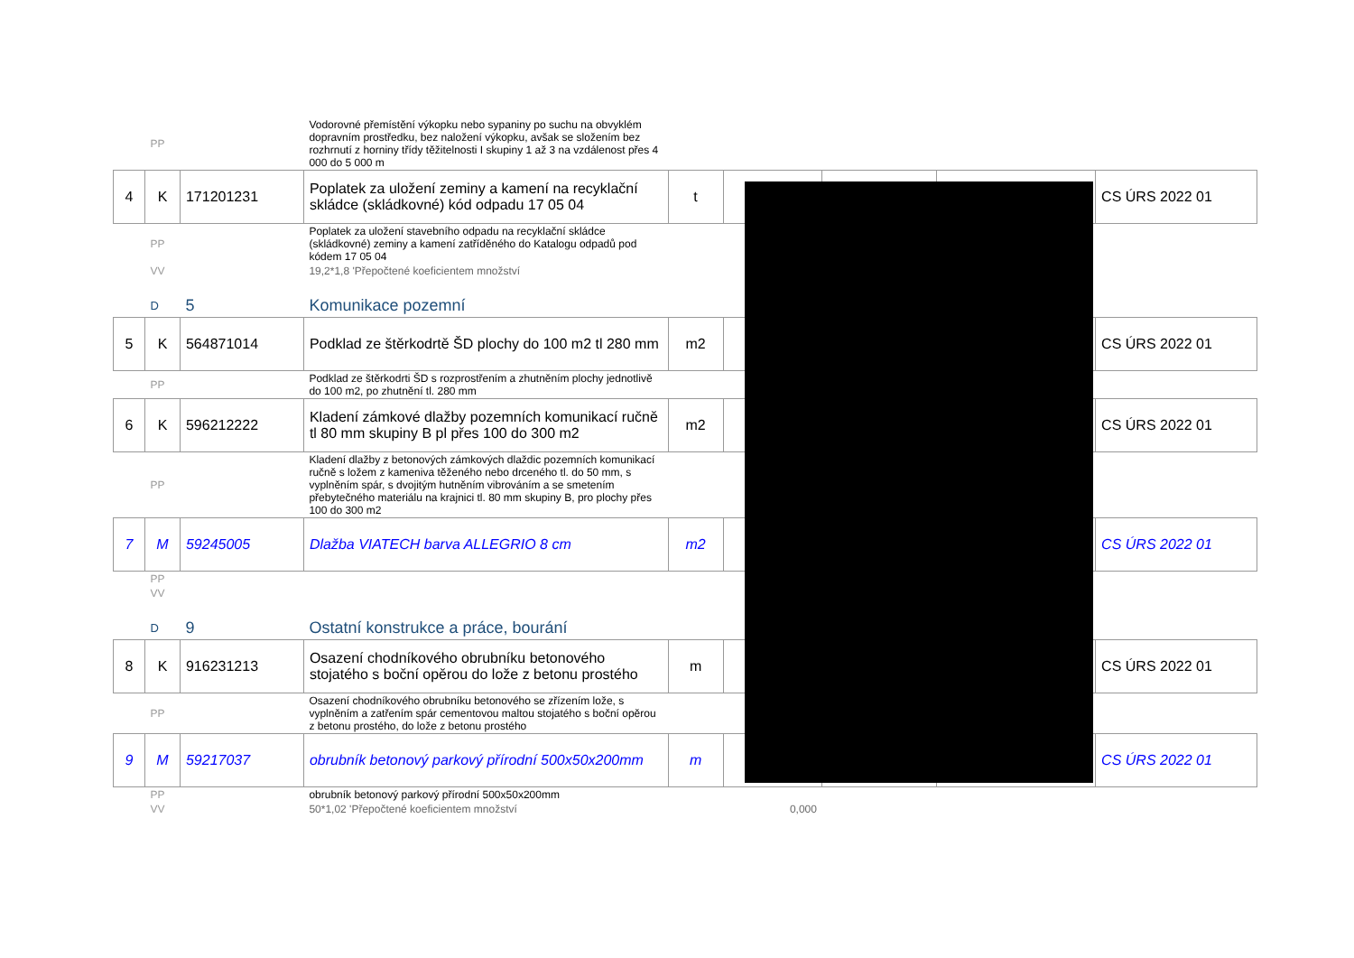| | PP | | Vodorovné přemístění výkopku nebo sypaniny po suchu na obvyklém dopravním prostředku, bez naložení výkopku, avšak se složením bez rozhrnutí z horniny třídy těžitelnosti I skupiny 1 až 3 na vzdálenost přes 4 000 do 5 000 m | | | | | |
| 4 | K | 171201231 | Poplatek za uložení zeminy a kamení na recyklační skládce (skládkovné) kód odpadu 17 05 04 | t | | | | CS ÚRS 2022 01 |
| | PP | | Poplatek za uložení stavebního odpadu na recyklační skládce (skládkovné) zeminy a kamení zatříděného do Katalogu odpadů pod kódem 17 05 04 | | | | | |
| | VV | | 19,2*1,8 'Přepočtené koeficientem množství | | | | | |
| | D | 5 | Komunikace pozemní | | | | | |
| 5 | K | 564871014 | Podklad ze štěrkodrtě ŠD plochy do 100 m2 tl 280 mm | m2 | | | | CS ÚRS 2022 01 |
| | PP | | Podklad ze štěrkodrti ŠD s rozprostřením a zhutněním plochy jednotlivě do 100 m2, po zhutnění tl. 280 mm | | | | | |
| 6 | K | 596212222 | Kladení zámkové dlažby pozemních komunikací ručně tl 80 mm skupiny B pl přes 100 do 300 m2 | m2 | | | | CS ÚRS 2022 01 |
| | PP | | Kladení dlažby z betonových zámkových dlaždic pozemních komunikací ručně s ložem z kameniva těženého nebo drceného tl. do 50 mm, s vyplněním spár, s dvojitým hutněním vibrováním a se smetením přebytečného materiálu na krajnici tl. 80 mm skupiny B, pro plochy přes 100 do 300 m2 | | | | | |
| 7 | M | 59245005 | Dlažba VIATECH barva ALLEGRIO 8 cm | m2 | | | | CS ÚRS 2022 01 |
| | PP | | | | | | | |
| | VV | | | | | | | |
| | D | 9 | Ostatní konstrukce a práce, bourání | | | | | |
| 8 | K | 916231213 | Osazení chodníkového obrubníku betonového stojatého s boční opěrou do lože z betonu prostého | m | | | | CS ÚRS 2022 01 |
| | PP | | Osazení chodníkového obrubníku betonového se zřízením lože, s vyplněním a zatřením spár cementovou maltou stojatého s boční opěrou z betonu prostého, do lože z betonu prostého | | | | | |
| 9 | M | 59217037 | obrubník betonový parkový přírodní 500x50x200mm | m | | | | CS ÚRS 2022 01 |
| | PP | | obrubník betonový parkový přírodní 500x50x200mm | | | | | |
| | VV | | 50*1,02 'Přepočtené koeficientem množství | | 0,000 | | | |